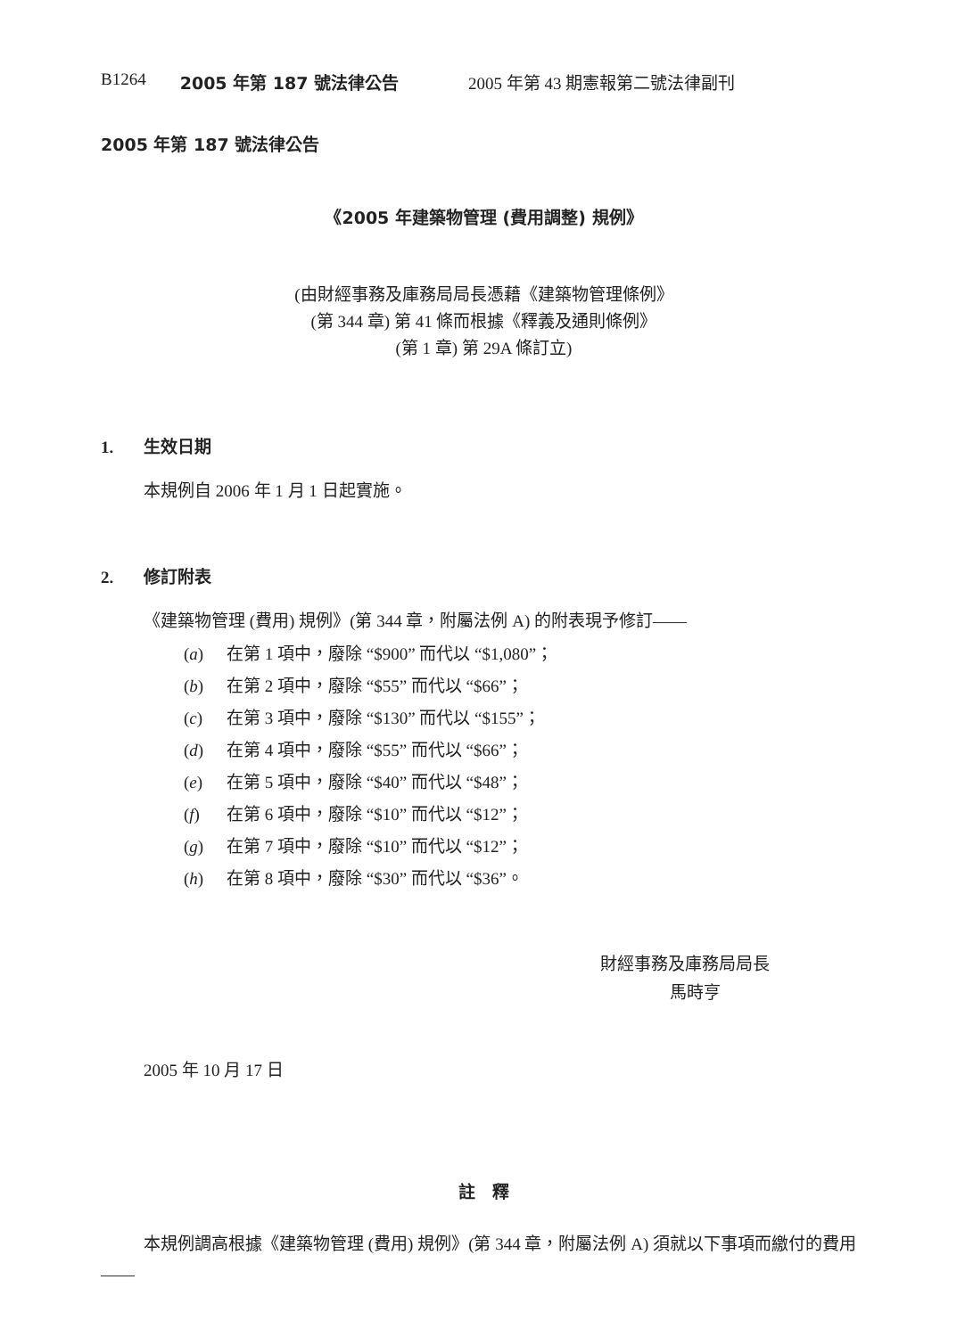B1264 2005 年第 187 號法律公告 2005 年第 43 期憲報第二號法律副刊
2005 年第 187 號法律公告
《2005 年建築物管理 (費用調整) 規例》
(由財經事務及庫務局局長憑藉《建築物管理條例》
(第 344 章) 第 41 條而根據《釋義及通則條例》
(第 1 章) 第 29A 條訂立)
1. 生效日期
本規例自 2006 年 1 月 1 日起實施。
2. 修訂附表
《建築物管理 (費用) 規例》(第 344 章，附屬法例 A) 的附表現予修訂——
(a) 在第 1 項中，廢除 “$900” 而代以 “$1,080”；
(b) 在第 2 項中，廢除 “$55” 而代以 “$66”；
(c) 在第 3 項中，廢除 “$130” 而代以 “$155”；
(d) 在第 4 項中，廢除 “$55” 而代以 “$66”；
(e) 在第 5 項中，廢除 “$40” 而代以 “$48”；
(f) 在第 6 項中，廢除 “$10” 而代以 “$12”；
(g) 在第 7 項中，廢除 “$10” 而代以 “$12”；
(h) 在第 8 項中，廢除 “$30” 而代以 “$36”。
財經事務及庫務局局長
馬時亨
2005 年 10 月 17 日
註　釋
本規例調高根據《建築物管理 (費用) 規例》(第 344 章，附屬法例 A) 須就以下事項而繳付的費用——